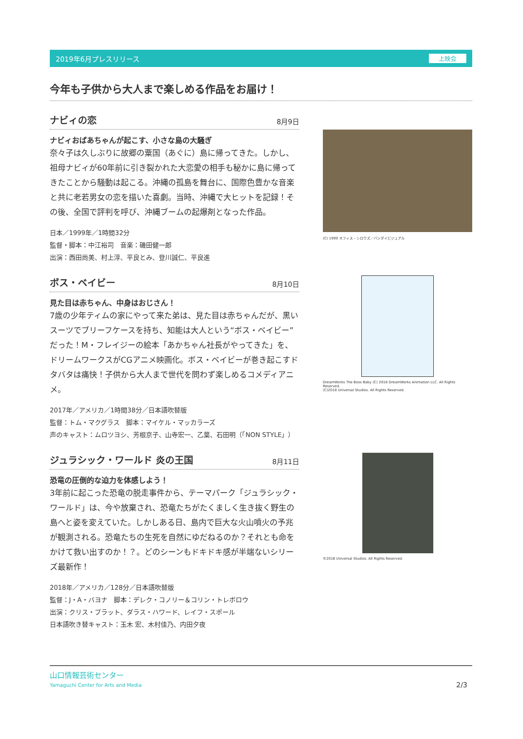2019年6月プレスリリース 上映会
今年も子供から大人まで楽しめる作品をお届け！
ナビィの恋
8月9日
ナビィおばあちゃんが起こす、小さな島の大騒ぎ
奈々子は久しぶりに故郷の粟国（あぐに）島に帰ってきた。しかし、祖母ナビィが60年前に引き裂かれた大恋愛の相手も秘かに島に帰ってきたことから騒動は起こる。沖縄の孤島を舞台に、国際色豊かな音楽と共に老若男女の恋を描いた喜劇。当時、沖縄で大ヒットを記録！その後、全国で評判を呼び、沖縄ブームの起爆剤となった作品。
日本／1999年／1時間32分
監督・脚本：中江裕司　音楽：磯田健一郎
出演：西田尚美、村上淳、平良とみ、登川誠仁、平良進
(C) 1999 オフィス・シロウズ／バンダイビジュアル
ボス・ベイビー
8月10日
見た目は赤ちゃん、中身はおじさん！
7歳の少年ティムの家にやって来た弟は、見た目は赤ちゃんだが、黒いスーツでブリーフケースを持ち、知能は大人という“ボス・ベイビー”だった！M・フレイジーの絵本「あかちゃん社長がやってきた」を、ドリームワークスがCGアニメ映画化。ボス・ベイビーが巻き起こすドタバタは痛快！子供から大人まで世代を問わず楽しめるコメディアニメ。
2017年／アメリカ／1時間38分／日本語吹替版
監督：トム・マクグラス　脚本：マイケル・マッカラーズ
声のキャスト：ムロツヨシ、芳根京子、山寺宏一、乙葉、石田明（「NON STYLE」）
DreamWorks The Boss Baby (C) 2018 DreamWorks Animation LLC. All Rights Reserved.
(C)2018 Universal Studios. All Rights Reserved.
ジュラシック・ワールド 炎の王国
8月11日
恐竜の圧倒的な迫力を体感しよう！
3年前に起こった恐竜の脱走事件から、テーマパーク「ジュラシック・ワールド」は、今や放棄され、恐竜たちがたくましく生き抜く野生の島へと姿を変えていた。しかしある日、島内で巨大な火山噴火の予兆が観測される。恐竜たちの生死を自然にゆだねるのか？それとも命をかけて救い出すのか！？。どのシーンもドキドキ感が半端ないシリーズ最新作！
2018年／アメリカ／128分／日本語吹替版
監督：J・A・バヨナ　脚本：デレク・コノリー＆コリン・トレボロウ
出演：クリス・プラット、ダラス・ハワード、レイフ・スポール
日本語吹き替キャスト：玉木 宏、木村佳乃、内田夕夜
©2018 Universal Studios. All Rights Reserved.
山口情報芸術センター
Yamaguchi Center for Arts and Media
2/3